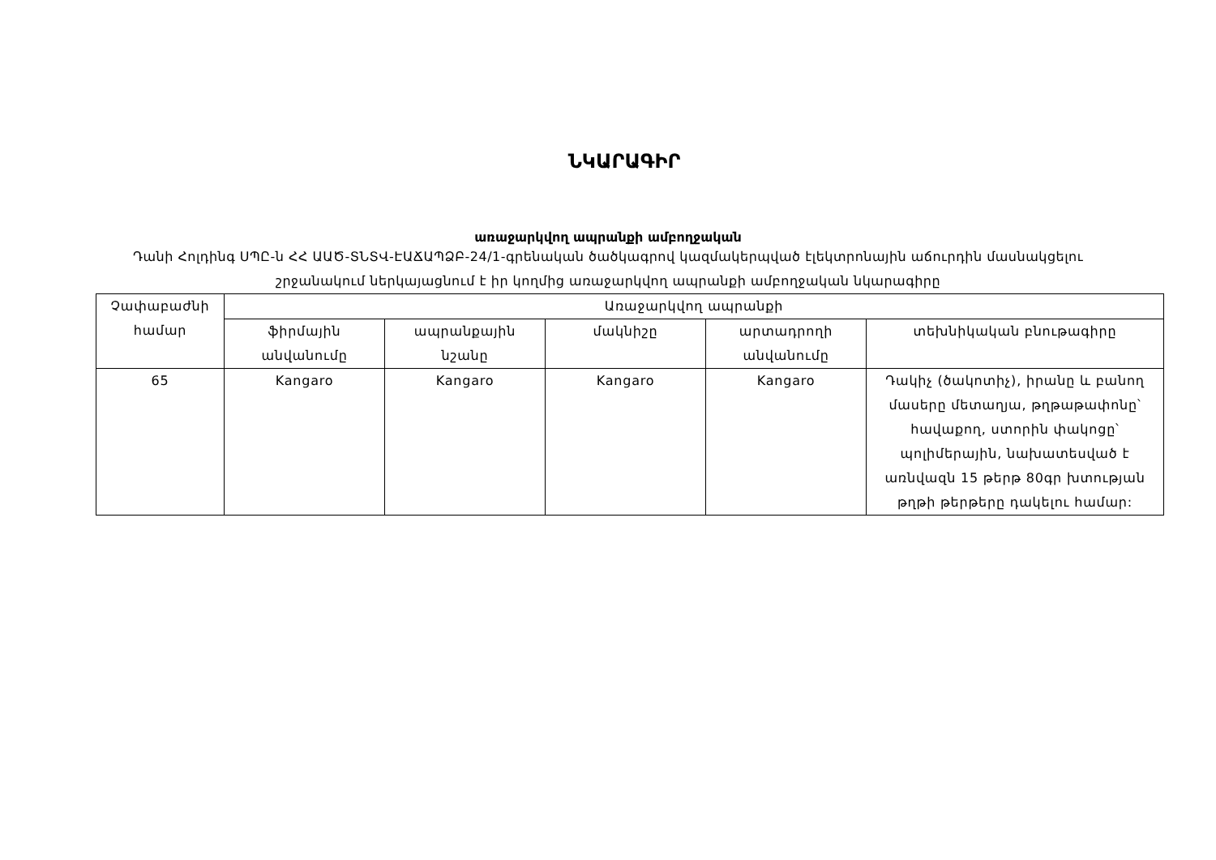ՆԿԱՐԱԳԻՐ
առաջարկվող ապրանքի ամբողջական
Դանի Հոլդինգ ՍՊԸ-ն ՀՀ ԱԱԾ-ՏՆՏՎ-ԷԱՃԱՊՁԲ-24/1-գրենական ծածկագրով կազմակերպված էլեկտրոնային աճուրդին մասնակցելու շրջանակում ներկայացնում է իր կողմից առաջարկվող ապրանքի ամբողջական նկարագիրը
| Չափաբաժնի համար | Առաջարկվող ապրանքի | | | | |
| --- | --- | --- | --- | --- | --- |
| | ֆիրմային անվանումը | ապրանքային նշանը | մակնիշը | արտադրողի անվանումը | տեխնիկական բնութագիրը |
| 65 | Kangaro | Kangaro | Kangaro | Kangaro | Դակիչ (ծակոտիչ), իրանը և բանող մասերը մետաղյա, թղթաթափոնը՝ հավաքող, ստորին փակոցը՝ պոլիմերային, նախատեսված է առնվազն 15 թերթ 80գր խտության թղթի թերթերը դակելու համար: |